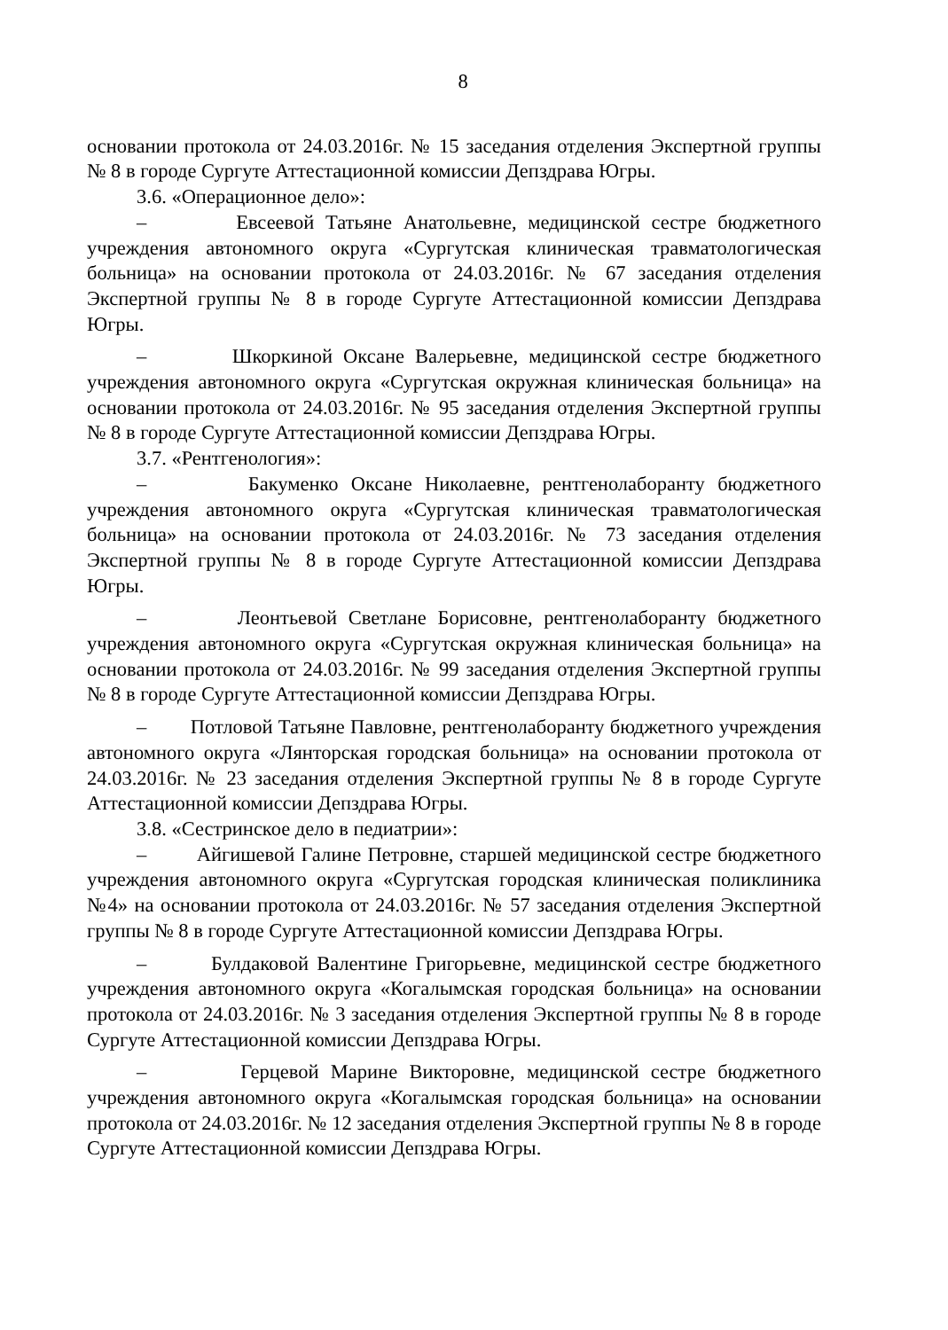8
основании протокола от 24.03.2016г. № 15 заседания отделения Экспертной группы № 8 в городе Сургуте Аттестационной комиссии Депздрава Югры.
3.6. «Операционное дело»:
– Евсеевой Татьяне Анатольевне, медицинской сестре бюджетного учреждения автономного округа «Сургутская клиническая травматологическая больница» на основании протокола от 24.03.2016г. № 67 заседания отделения Экспертной группы № 8 в городе Сургуте Аттестационной комиссии Депздрава Югры.
– Шкоркиной Оксане Валерьевне, медицинской сестре бюджетного учреждения автономного округа «Сургутская окружная клиническая больница» на основании протокола от 24.03.2016г. № 95 заседания отделения Экспертной группы № 8 в городе Сургуте Аттестационной комиссии Депздрава Югры.
3.7. «Рентгенология»:
– Бакуменко Оксане Николаевне, рентгенолаборанту бюджетного учреждения автономного округа «Сургутская клиническая травматологическая больница» на основании протокола от 24.03.2016г. № 73 заседания отделения Экспертной группы № 8 в городе Сургуте Аттестационной комиссии Депздрава Югры.
– Леонтьевой Светлане Борисовне, рентгенолаборанту бюджетного учреждения автономного округа «Сургутская окружная клиническая больница» на основании протокола от 24.03.2016г. № 99 заседания отделения Экспертной группы № 8 в городе Сургуте Аттестационной комиссии Депздрава Югры.
– Потловой Татьяне Павловне, рентгенолаборанту бюджетного учреждения автономного округа «Лянторская городская больница» на основании протокола от 24.03.2016г. № 23 заседания отделения Экспертной группы № 8 в городе Сургуте Аттестационной комиссии Депздрава Югры.
3.8. «Сестринское дело в педиатрии»:
– Айгишевой Галине Петровне, старшей медицинской сестре бюджетного учреждения автономного округа «Сургутская городская клиническая поликлиника №4» на основании протокола от 24.03.2016г. № 57 заседания отделения Экспертной группы № 8 в городе Сургуте Аттестационной комиссии Депздрава Югры.
– Булдаковой Валентине Григорьевне, медицинской сестре бюджетного учреждения автономного округа «Когалымская городская больница» на основании протокола от 24.03.2016г. № 3 заседания отделения Экспертной группы № 8 в городе Сургуте Аттестационной комиссии Депздрава Югры.
– Герцевой Марине Викторовне, медицинской сестре бюджетного учреждения автономного округа «Когалымская городская больница» на основании протокола от 24.03.2016г. № 12 заседания отделения Экспертной группы № 8 в городе Сургуте Аттестационной комиссии Депздрава Югры.